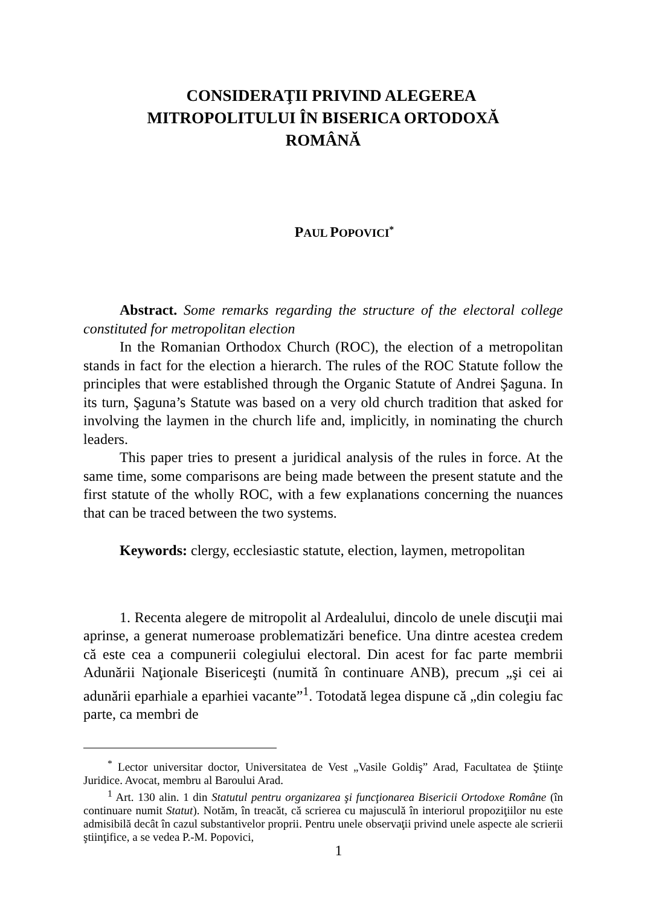CONSIDERAŢII PRIVIND ALEGEREA
MITROPOLITULUI ÎN BISERICA ORTODOXĂ
ROMÂNĂ
PAUL POPOVICI<sup>*</sup>
Abstract. Some remarks regarding the structure of the electoral college constituted for metropolitan election
In the Romanian Orthodox Church (ROC), the election of a metropolitan stands in fact for the election a hierarch. The rules of the ROC Statute follow the principles that were established through the Organic Statute of Andrei Şaguna. In its turn, Şaguna’s Statute was based on a very old church tradition that asked for involving the laymen in the church life and, implicitly, in nominating the church leaders.
This paper tries to present a juridical analysis of the rules in force. At the same time, some comparisons are being made between the present statute and the first statute of the wholly ROC, with a few explanations concerning the nuances that can be traced between the two systems.
Keywords: clergy, ecclesiastic statute, election, laymen, metropolitan
1. Recenta alegere de mitropolit al Ardealului, dincolo de unele discuţii mai aprinse, a generat numeroase problematizări benefice. Una dintre acestea credem că este cea a compunerii colegiului electoral. Din acest for fac parte membrii Adunării Naţionale Bisericeşti (numită în continuare ANB), precum „şi cei ai adunării eparhiale a eparhiei vacante”<sup>1</sup>. Totodată legea dispune că „din colegiu fac parte, ca membri de
<sup>*</sup> Lector universitar doctor, Universitatea de Vest „Vasile Goldiş” Arad, Facultatea de Ştiinţe Juridice. Avocat, membru al Baroului Arad.
<sup>1</sup> Art. 130 alin. 1 din Statutul pentru organizarea şi funcţionarea Bisericii Ortodoxe Române (în continuare numit Statut). Notăm, în treacăt, că scrierea cu majusculă în interiorul propoziţiilor nu este admisibilă decât în cazul substantivelor proprii. Pentru unele observaţii privind unele aspecte ale scrierii ştiinţifice, a se vedea P.-M. Popovici,
1